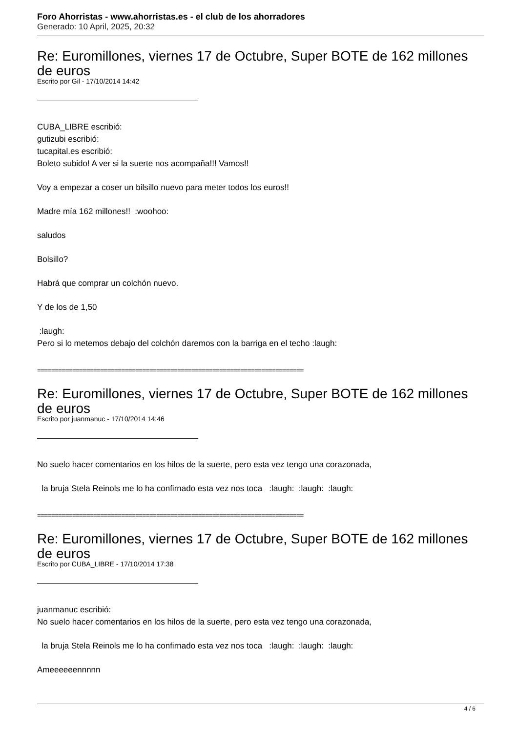Foro Ahorristas - www.ahorristas.es - el club de los ahorradores
Generado: 10 April, 2025, 20:32
Re: Euromillones, viernes 17 de Octubre, Super BOTE de 162 millones de euros
Escrito por Gil - 17/10/2014 14:42
CUBA_LIBRE escribió:
gutizubi escribió:
tucapital.es escribió:
Boleto subido! A ver si la suerte nos acompaña!!! Vamos!!
Voy a empezar a coser un bilsillo nuevo para meter todos los euros!!
Madre mía 162 millones!! :woohoo:
saludos
Bolsillo?
Habrá que comprar un colchón nuevo.
Y de los de 1,50
:laugh:
Pero si lo metemos debajo del colchón daremos con la barriga en el techo :laugh:
============================================================================
Re: Euromillones, viernes 17 de Octubre, Super BOTE de 162 millones de euros
Escrito por juanmanuc - 17/10/2014 14:46
No suelo hacer comentarios en los hilos de la suerte, pero esta vez tengo una corazonada,
la bruja Stela Reinols me lo ha confirnado esta vez nos toca :laugh: :laugh: :laugh:
============================================================================
Re: Euromillones, viernes 17 de Octubre, Super BOTE de 162 millones de euros
Escrito por CUBA_LIBRE - 17/10/2014 17:38
juanmanuc escribió:
No suelo hacer comentarios en los hilos de la suerte, pero esta vez tengo una corazonada,
la bruja Stela Reinols me lo ha confirnado esta vez nos toca :laugh: :laugh: :laugh:
Ameeeeeennnnn
4 / 6